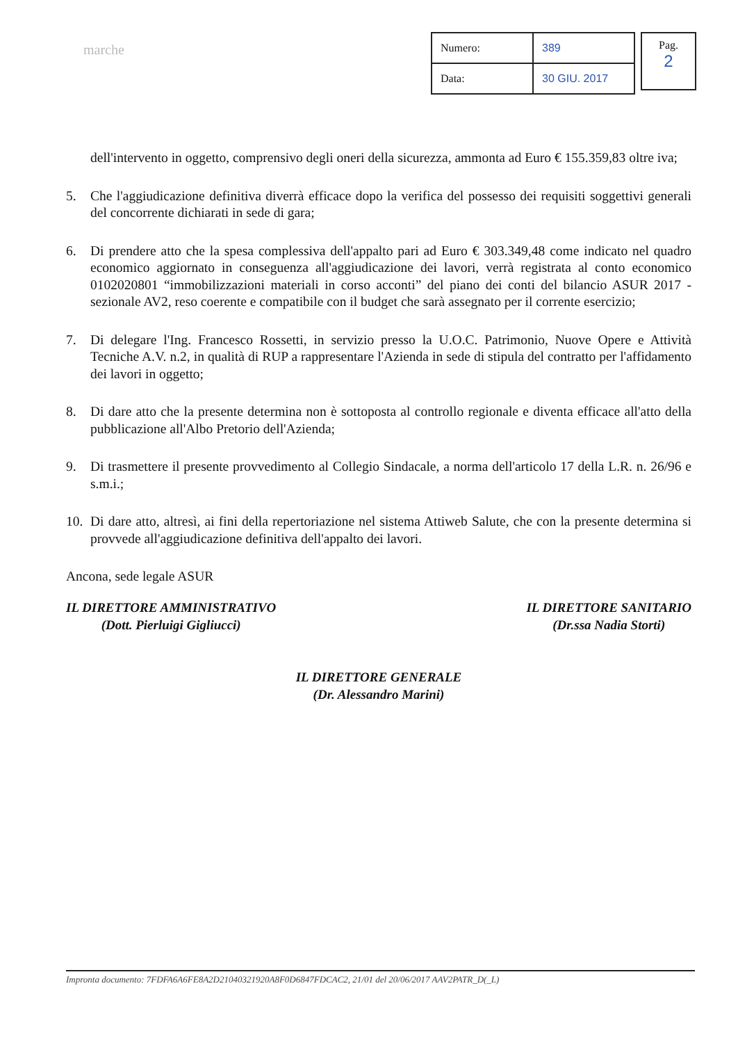marche
| Numero: | 389 |
| Data: | 30 GIU. 2017 |
Pag.
2
dell'intervento in oggetto, comprensivo degli oneri della sicurezza, ammonta ad Euro € 155.359,83 oltre iva;
5. Che l'aggiudicazione definitiva diverrà efficace dopo la verifica del possesso dei requisiti soggettivi generali del concorrente dichiarati in sede di gara;
6. Di prendere atto che la spesa complessiva dell'appalto pari ad Euro € 303.349,48 come indicato nel quadro economico aggiornato in conseguenza all'aggiudicazione dei lavori, verrà registrata al conto economico 0102020801 “immobilizzazioni materiali in corso acconti” del piano dei conti del bilancio ASUR 2017 - sezionale AV2, reso coerente e compatibile con il budget che sarà assegnato per il corrente esercizio;
7. Di delegare l'Ing. Francesco Rossetti, in servizio presso la U.O.C. Patrimonio, Nuove Opere e Attività Tecniche A.V. n.2, in qualità di RUP a rappresentare l'Azienda in sede di stipula del contratto per l'affidamento dei lavori in oggetto;
8. Di dare atto che la presente determina non è sottoposta al controllo regionale e diventa efficace all'atto della pubblicazione all'Albo Pretorio dell'Azienda;
9. Di trasmettere il presente provvedimento al Collegio Sindacale, a norma dell'articolo 17 della L.R. n. 26/96 e s.m.i.;
10.
Di dare atto, altresì, ai fini della repertoriazione nel sistema Attiweb Salute, che con la presente determina si provvede all'aggiudicazione definitiva dell'appalto dei lavori.
Ancona, sede legale ASUR
IL DIRETTORE AMMINISTRATIVO
(Dott. Pierluigi Gigliucci)
IL DIRETTORE SANITARIO
(Dr.ssa Nadia Storti)
IL DIRETTORE GENERALE
(Dr. Alessandro Marini)
Impronta documento: 7FDFA6A6FE8A2D21040321920A8F0D6847FDCAC2, 21/01 del 20/06/2017 AAV2PATR_D(_L)